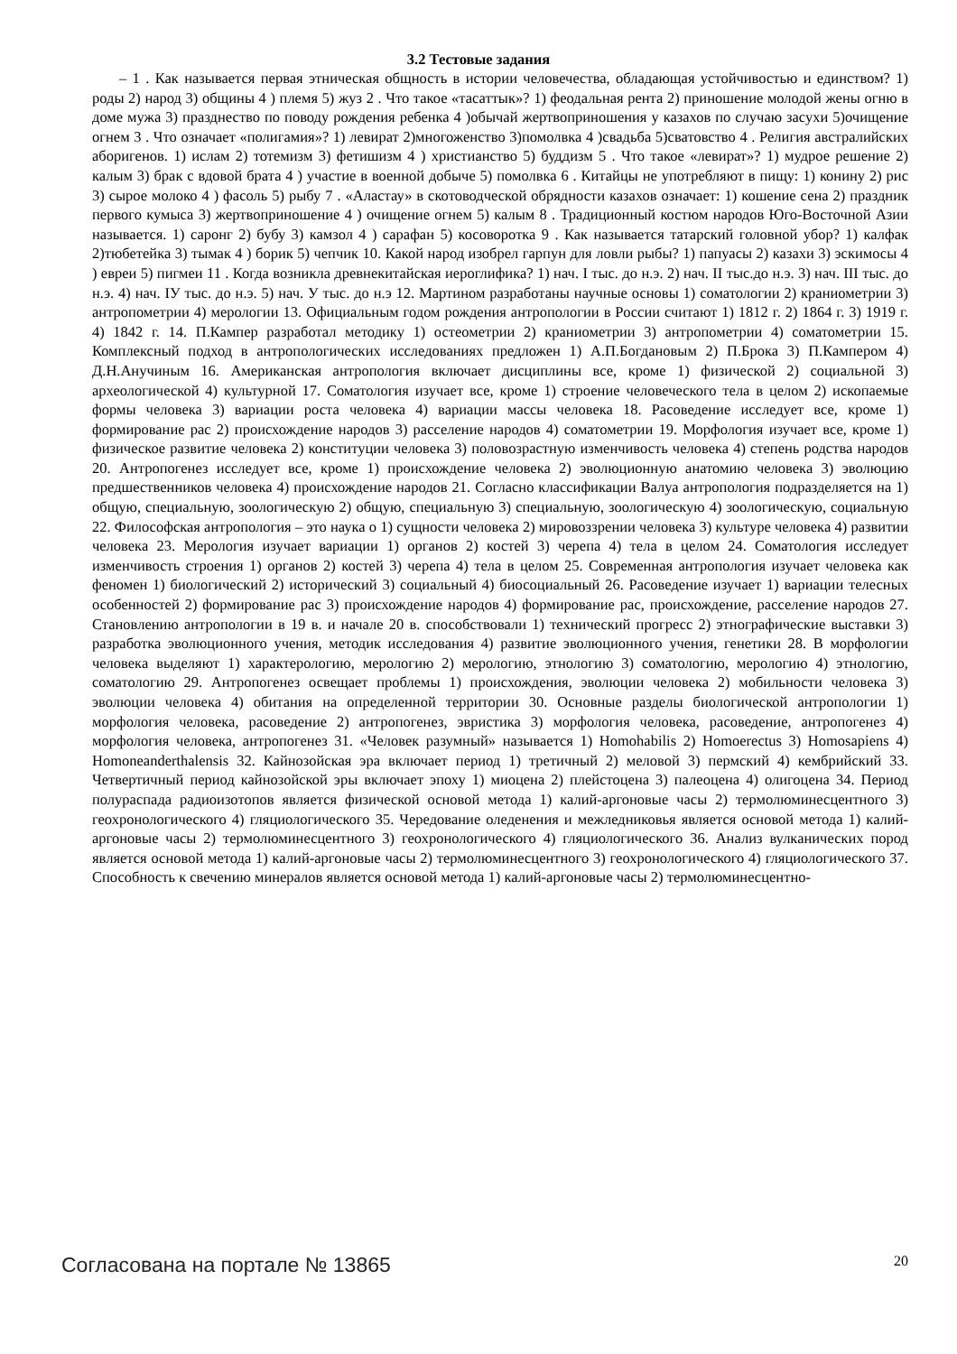3.2 Тестовые задания
– 1 . Как называется первая этническая общность в истории человечества, обладающая устойчивостью и единством? 1) роды 2) народ 3) общины 4 ) племя 5) жуз 2 . Что такое «тасаттык»? 1) феодальная рента 2) приношение молодой жены огню в доме мужа 3) празднество по поводу рождения ребенка 4 )обычай жертвоприношения у казахов по случаю засухи 5)очищение огнем 3 . Что означает «полигамия»? 1) левират 2)многоженство 3)помолвка 4 )свадьба 5)сватовство 4 . Религия австралийских аборигенов. 1) ислам 2) тотемизм 3) фетишизм 4 ) христианство 5) буддизм 5 . Что такое «левират»? 1) мудрое решение 2) калым 3) брак с вдовой брата 4 ) участие в военной добыче 5) помолвка 6 . Китайцы не употребляют в пищу: 1) конину 2) рис 3) сырое молоко 4 ) фасоль 5) рыбу 7 . «Аластау» в скотоводческой обрядности казахов означает: 1) кошение сена 2) праздник первого кумыса 3) жертвоприношение 4 ) очищение огнем 5) калым 8 . Традиционный костюм народов Юго-Восточной Азии называется. 1) саронг 2) бубу 3) камзол 4 ) сарафан 5) косоворотка 9 . Как называется татарский головной убор? 1) калфак 2)тюбетейка 3) тымак 4 ) борик 5) чепчик 10. Какой народ изобрел гарпун для ловли рыбы? 1) папуасы 2) казахи 3) эскимосы 4 ) евреи 5) пигмеи 11 . Когда возникла древнекитайская иероглифика? 1) нач. I тыс. до н.э. 2) нач. II тыс.до н.э. 3) нач. III тыс. до н.э. 4) нач. IУ тыс. до н.э. 5) нач. У тыс. до н.э 12. Мартином разработаны научные основы 1) соматологии 2) краниометрии 3) антропометрии 4) мерологии 13. Официальным годом рождения антропологии в России считают 1) 1812 г. 2) 1864 г. 3) 1919 г. 4) 1842 г. 14. П.Кампер разработал методику 1) остеометрии 2) краниометрии 3) антропометрии 4) соматометрии 15. Комплексный подход в антропологических исследованиях предложен 1) А.П.Богдановым 2) П.Брока 3) П.Кампером 4) Д.Н.Анучиным 16. Американская антропология включает дисциплины все, кроме 1) физической 2) социальной 3) археологической 4) культурной 17. Соматология изучает все, кроме 1) строение человеческого тела в целом 2) ископаемые формы человека 3) вариации роста человека 4) вариации массы человека 18. Расоведение исследует все, кроме 1) формирование рас 2) происхождение народов 3) расселение народов 4) соматометрии 19. Морфология изучает все, кроме 1) физическое развитие человека 2) конституции человека 3) половозрастную изменчивость человека 4) степень родства народов 20. Антропогенез исследует все, кроме 1) происхождение человека 2) эволюционную анатомию человека 3) эволюцию предшественников человека 4) происхождение народов 21. Согласно классификации Валуа антропология подразделяется на 1) общую, специальную, зоологическую 2) общую, специальную 3) специальную, зоологическую 4) зоологическую, социальную 22. Философская антропология – это наука о 1) сущности человека 2) мировоззрении человека 3) культуре человека 4) развитии человека 23. Мерология изучает вариации 1) органов 2) костей 3) черепа 4) тела в целом 24. Соматология исследует изменчивость строения 1) органов 2) костей 3) черепа 4) тела в целом 25. Современная антропология изучает человека как феномен 1) биологический 2) исторический 3) социальный 4) биосоциальный 26. Расоведение изучает 1) вариации телесных особенностей 2) формирование рас 3) происхождение народов 4) формирование рас, происхождение, расселение народов 27. Становлению антропологии в 19 в. и начале 20 в. способствовали 1) технический прогресс 2) этнографические выставки 3) разработка эволюционного учения, методик исследования 4) развитие эволюционного учения, генетики 28. В морфологии человека выделяют 1) характерологию, мерологию 2) мерологию, этнологию 3) соматологию, мерологию 4) этнологию, соматологию 29. Антропогенез освещает проблемы 1) происхождения, эволюции человека 2) мобильности человека 3) эволюции человека 4) обитания на определенной территории 30. Основные разделы биологической антропологии 1) морфология человека, расоведение 2) антропогенез, эвристика 3) морфология человека, расоведение, антропогенез 4) морфология человека, антропогенез 31. «Человек разумный» называется 1) Homohabilis 2) Homoerectus 3) Homosapiens 4) Homoneanderthalensis 32. Кайнозойская эра включает период 1) третичный 2) меловой 3) пермский 4) кембрийский 33. Четвертичный период кайнозойской эры включает эпоху 1) миоцена 2) плейстоцена 3) палеоцена 4) олигоцена 34. Период полураспада радиоизотопов является физической основой метода 1) калий-аргоновые часы 2) термолюминесцентного 3) геохронологического 4) гляциологического 35. Чередование оледенения и межледниковья является основой метода 1) калий-аргоновые часы 2) термолюминесцентного 3) геохронологического 4) гляциологического 36. Анализ вулканических пород является основой метода 1) калий-аргоновые часы 2) термолюминесцентного 3) геохронологического 4) гляциологического 37. Способность к свечению минералов является основой метода 1) калий-аргоновые часы 2) термолюминесцентно-
Согласована на портале № 13865 20